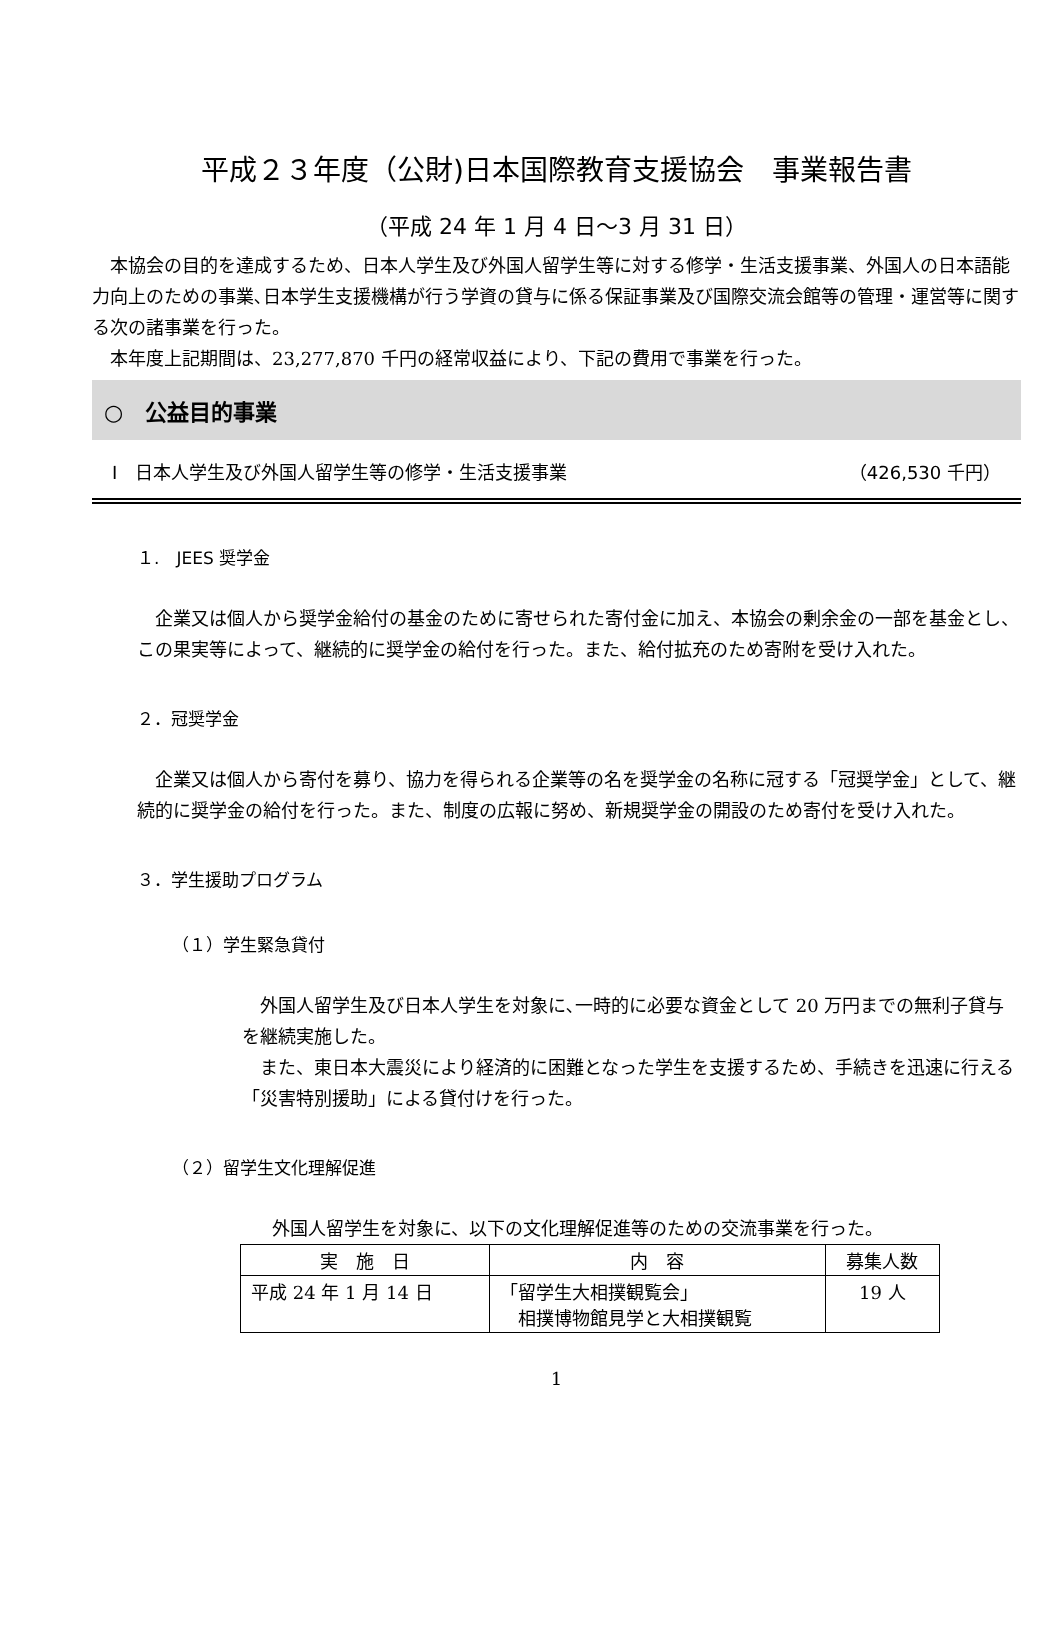平成２３年度（公財)日本国際教育支援協会　事業報告書
（平成 24 年 1 月 4 日～3 月 31 日）
　本協会の目的を達成するため、日本人学生及び外国人留学生等に対する修学・生活支援事業、外国人の日本語能力向上のための事業､日本学生支援機構が行う学資の貸与に係る保証事業及び国際交流会館等の管理・運営等に関する次の諸事業を行った。
　本年度上記期間は、23,277,870 千円の経常収益により、下記の費用で事業を行った。
○　公益目的事業
Ⅰ　日本人学生及び外国人留学生等の修学・生活支援事業 （426,530 千円）
１.　JEES 奨学金
　企業又は個人から奨学金給付の基金のために寄せられた寄付金に加え、本協会の剰余金の一部を基金とし、この果実等によって、継続的に奨学金の給付を行った。また、給付拡充のため寄附を受け入れた。
２．冠奨学金
　企業又は個人から寄付を募り、協力を得られる企業等の名を奨学金の名称に冠する「冠奨学金」として、継続的に奨学金の給付を行った。また、制度の広報に努め、新規奨学金の開設のため寄付を受け入れた。
３．学生援助プログラム
（１）学生緊急貸付
　外国人留学生及び日本人学生を対象に､一時的に必要な資金として 20 万円までの無利子貸与を継続実施した。
　また、東日本大震災により経済的に困難となった学生を支援するため、手続きを迅速に行える「災害特別援助」による貸付けを行った。
（２）留学生文化理解促進
外国人留学生を対象に、以下の文化理解促進等のための交流事業を行った。
| 実 施 日 | 内 容 | 募集人数 |
| --- | --- | --- |
| 平成 24 年 1 月 14 日 | 「留学生大相撲観覧会」 相撲博物館見学と大相撲観覧 | 19 人 |
1